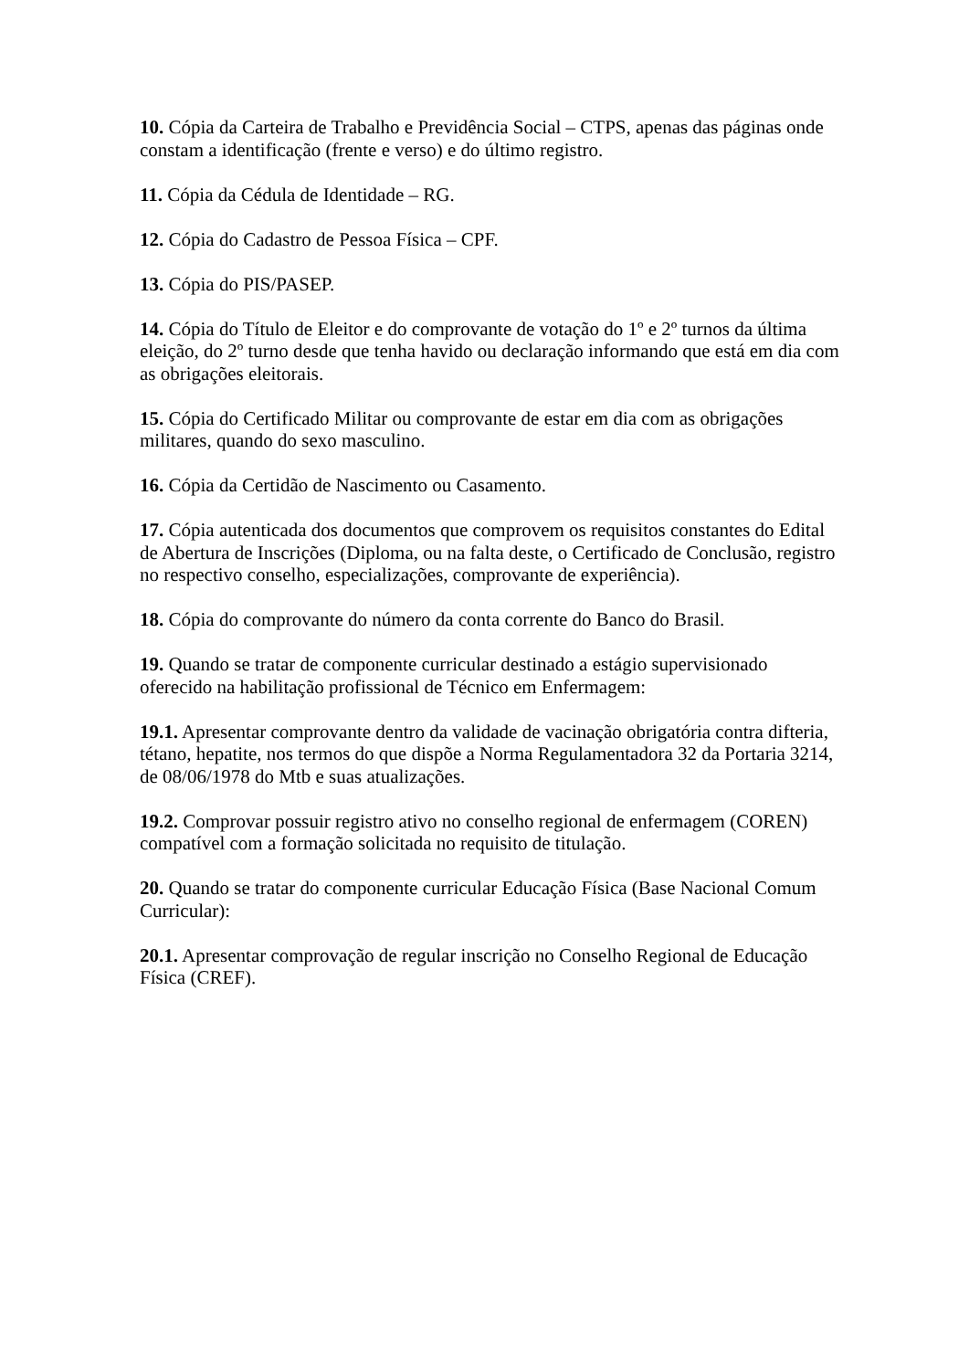10. Cópia da Carteira de Trabalho e Previdência Social – CTPS, apenas das páginas onde constam a identificação (frente e verso) e do último registro.
11. Cópia da Cédula de Identidade – RG.
12. Cópia do Cadastro de Pessoa Física – CPF.
13. Cópia do PIS/PASEP.
14. Cópia do Título de Eleitor e do comprovante de votação do 1º e 2º turnos da última eleição, do 2º turno desde que tenha havido ou declaração informando que está em dia com as obrigações eleitorais.
15. Cópia do Certificado Militar ou comprovante de estar em dia com as obrigações militares, quando do sexo masculino.
16. Cópia da Certidão de Nascimento ou Casamento.
17. Cópia autenticada dos documentos que comprovem os requisitos constantes do Edital de Abertura de Inscrições (Diploma, ou na falta deste, o Certificado de Conclusão, registro no respectivo conselho, especializações, comprovante de experiência).
18. Cópia do comprovante do número da conta corrente do Banco do Brasil.
19. Quando se tratar de componente curricular destinado a estágio supervisionado oferecido na habilitação profissional de Técnico em Enfermagem:
19.1. Apresentar comprovante dentro da validade de vacinação obrigatória contra difteria, tétano, hepatite, nos termos do que dispõe a Norma Regulamentadora 32 da Portaria 3214, de 08/06/1978 do Mtb e suas atualizações.
19.2. Comprovar possuir registro ativo no conselho regional de enfermagem (COREN) compatível com a formação solicitada no requisito de titulação.
20. Quando se tratar do componente curricular Educação Física (Base Nacional Comum Curricular):
20.1. Apresentar comprovação de regular inscrição no Conselho Regional de Educação Física (CREF).